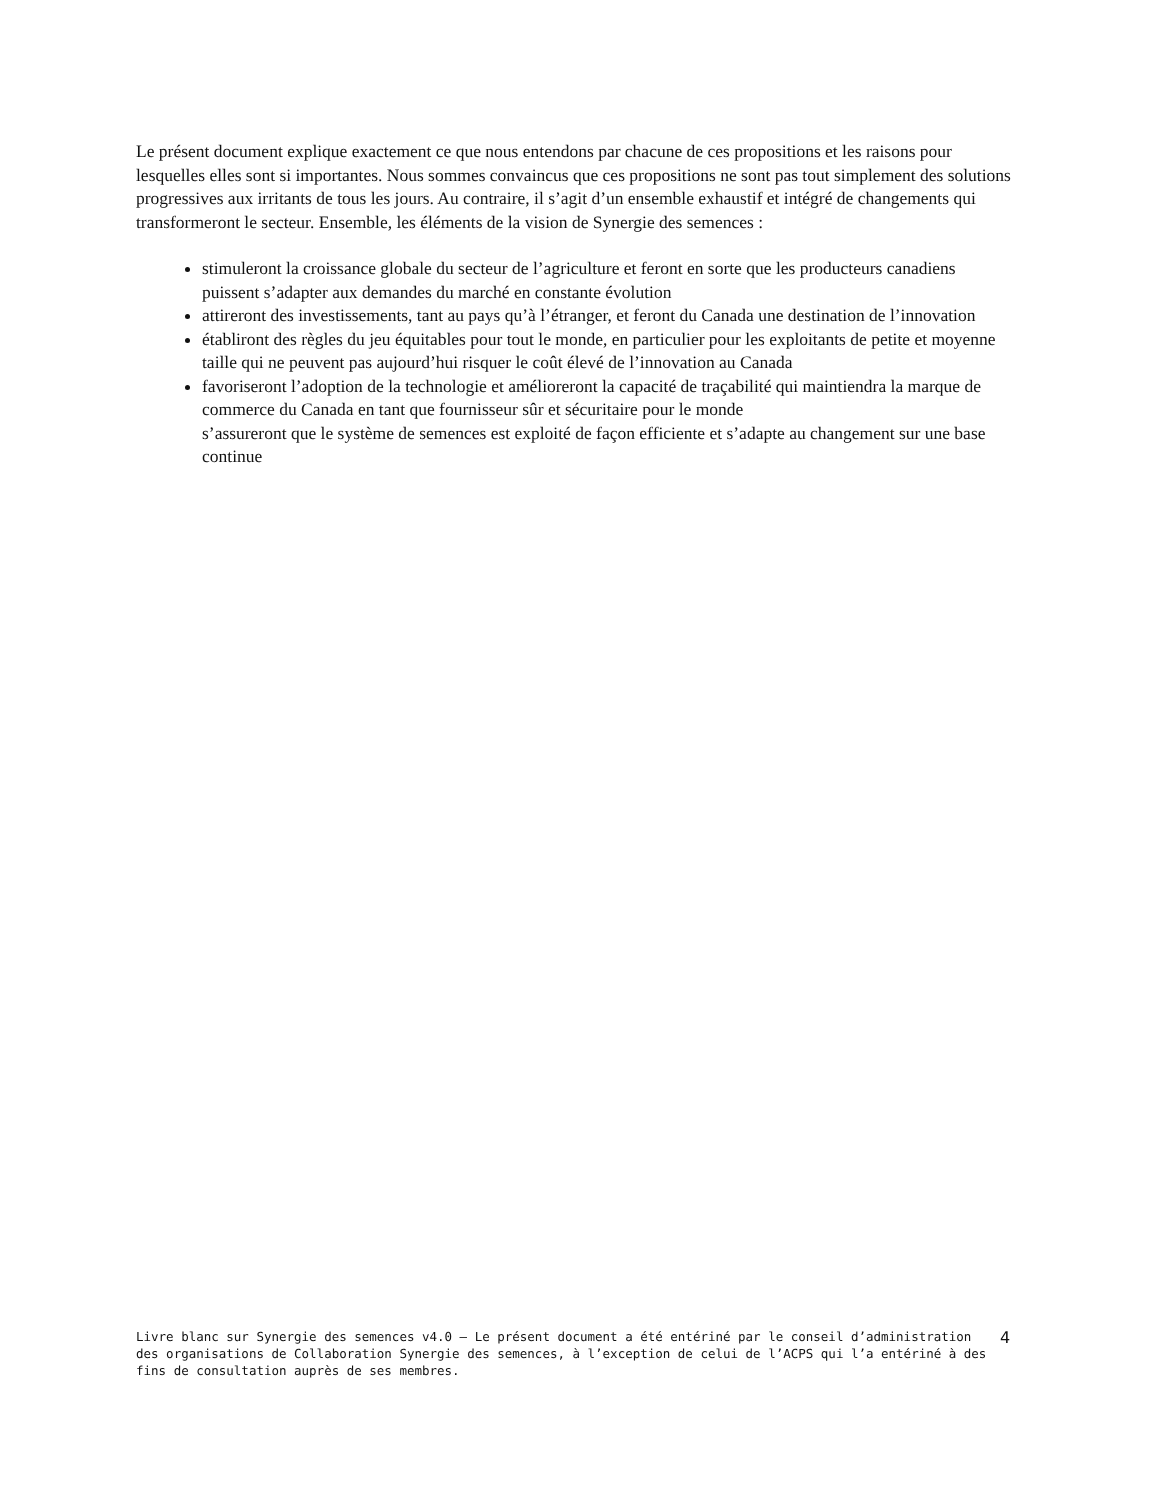Le présent document explique exactement ce que nous entendons par chacune de ces propositions et les raisons pour lesquelles elles sont si importantes. Nous sommes convaincus que ces propositions ne sont pas tout simplement des solutions progressives aux irritants de tous les jours. Au contraire, il s’agit d’un ensemble exhaustif et intégré de changements qui transformeront le secteur. Ensemble, les éléments de la vision de Synergie des semences :
stimuleront la croissance globale du secteur de l’agriculture et feront en sorte que les producteurs canadiens puissent s’adapter aux demandes du marché en constante évolution
attireront des investissements, tant au pays qu’à l’étranger, et feront du Canada une destination de l’innovation
établiront des règles du jeu équitables pour tout le monde, en particulier pour les exploitants de petite et moyenne taille qui ne peuvent pas aujourd’hui risquer le coût élevé de l’innovation au Canada
favoriseront l’adoption de la technologie et amélioreront la capacité de traçabilité qui maintiendra la marque de commerce du Canada en tant que fournisseur sûr et sécuritaire pour le monde
s’assureront que le système de semences est exploité de façon efficiente et s’adapte au changement sur une base continue
Livre blanc sur Synergie des semences v4.0 – Le présent document a été entériné par le conseil d’administration des organisations de Collaboration Synergie des semences, à l’exception de celui de l’ACPS qui l’a entériné à des fins de consultation auprès de ses membres.
4